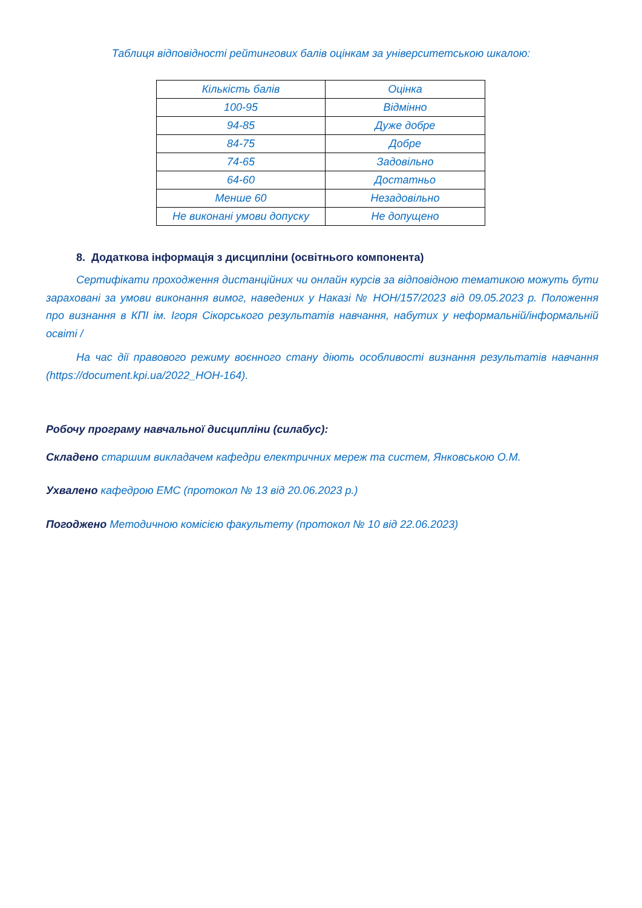Таблиця відповідності рейтингових балів оцінкам за університетською шкалою:
| Кількість балів | Оцінка |
| 100-95 | Відмінно |
| 94-85 | Дуже добре |
| 84-75 | Добре |
| 74-65 | Задовільно |
| 64-60 | Достатньо |
| Менше 60 | Незадовільно |
| Не виконані умови допуску | Не допущено |
8. Додаткова інформація з дисципліни (освітнього компонента)
Сертифікати проходження дистанційних чи онлайн курсів за відповідною тематикою можуть бути зараховані за умови виконання вимог, наведених у Наказі № НОН/157/2023 від 09.05.2023 р. Положення про визнання в КПІ ім. Ігоря Сікорського результатів навчання, набутих у неформальній/інформальній освіті /
На час дії правового режиму воєнного стану діють особливості визнання результатів навчання (https://document.kpi.ua/2022_HOH-164).
Робочу програму навчальної дисципліни (силабус):
Складено старшим викладачем кафедри електричних мереж та систем, Янковською О.М.
Ухвалено кафедрою ЕМС (протокол № 13 від 20.06.2023 р.)
Погоджено Методичною комісією факультету (протокол № 10 від 22.06.2023)